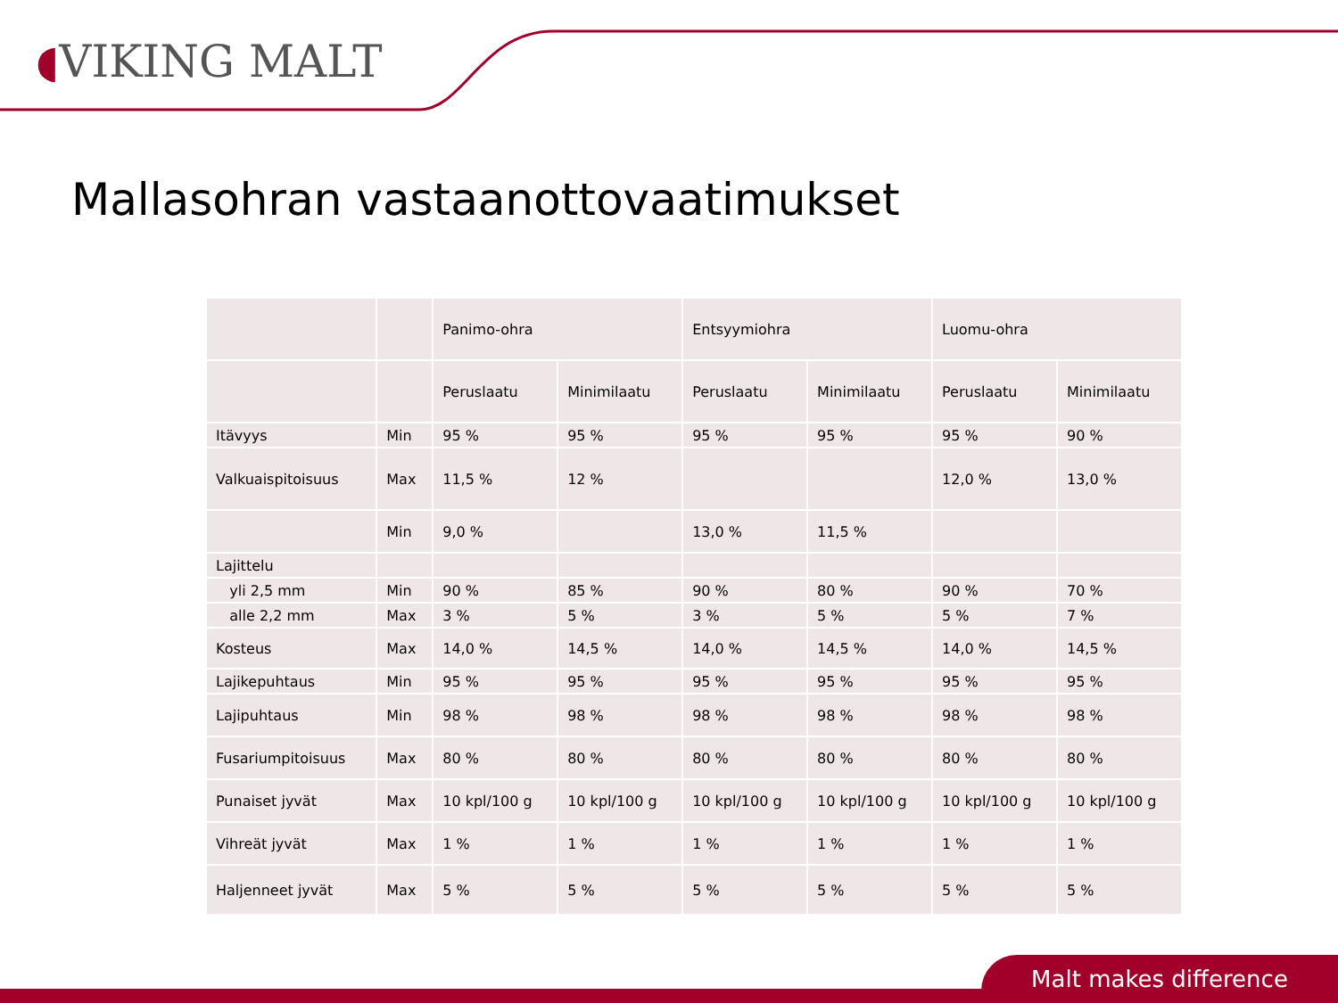◖VIKING MALT
Mallasohran vastaanottovaatimukset
| | | Panimo-ohra | | Entsyymiohra | | Luomu-ohra | |
| | | Peruslaatu | Minimilaatu | Peruslaatu | Minimilaatu | Peruslaatu | Minimilaatu |
| Itävyys | Min | 95 % | 95 % | 95 % | 95 % | 95 % | 90 % |
| Valkuaispitoisuus | Max | 11,5 % | 12 % | | | 12,0 % | 13,0 % |
| | Min | 9,0 % | | 13,0 % | 11,5 % | | |
| Lajittelu | | | | | | | |
| yli 2,5 mm | Min | 90 % | 85 % | 90 % | 80 % | 90 % | 70 % |
| alle 2,2 mm | Max | 3 % | 5 % | 3 % | 5 % | 5 % | 7 % |
| Kosteus | Max | 14,0 % | 14,5 % | 14,0 % | 14,5 % | 14,0 % | 14,5 % |
| Lajikepuhtaus | Min | 95 % | 95 % | 95 % | 95 % | 95 % | 95 % |
| Lajipuhtaus | Min | 98 % | 98 % | 98 % | 98 % | 98 % | 98 % |
| Fusariumpitoisuus | Max | 80 % | 80 % | 80 % | 80 % | 80 % | 80 % |
| Punaiset jyvät | Max | 10 kpl/100 g | 10 kpl/100 g | 10 kpl/100 g | 10 kpl/100 g | 10 kpl/100 g | 10 kpl/100 g |
| Vihreät jyvät | Max | 1 % | 1 % | 1 % | 1 % | 1 % | 1 % |
| Haljenneet jyvät | Max | 5 % | 5 % | 5 % | 5 % | 5 % | 5 % |
Malt makes difference